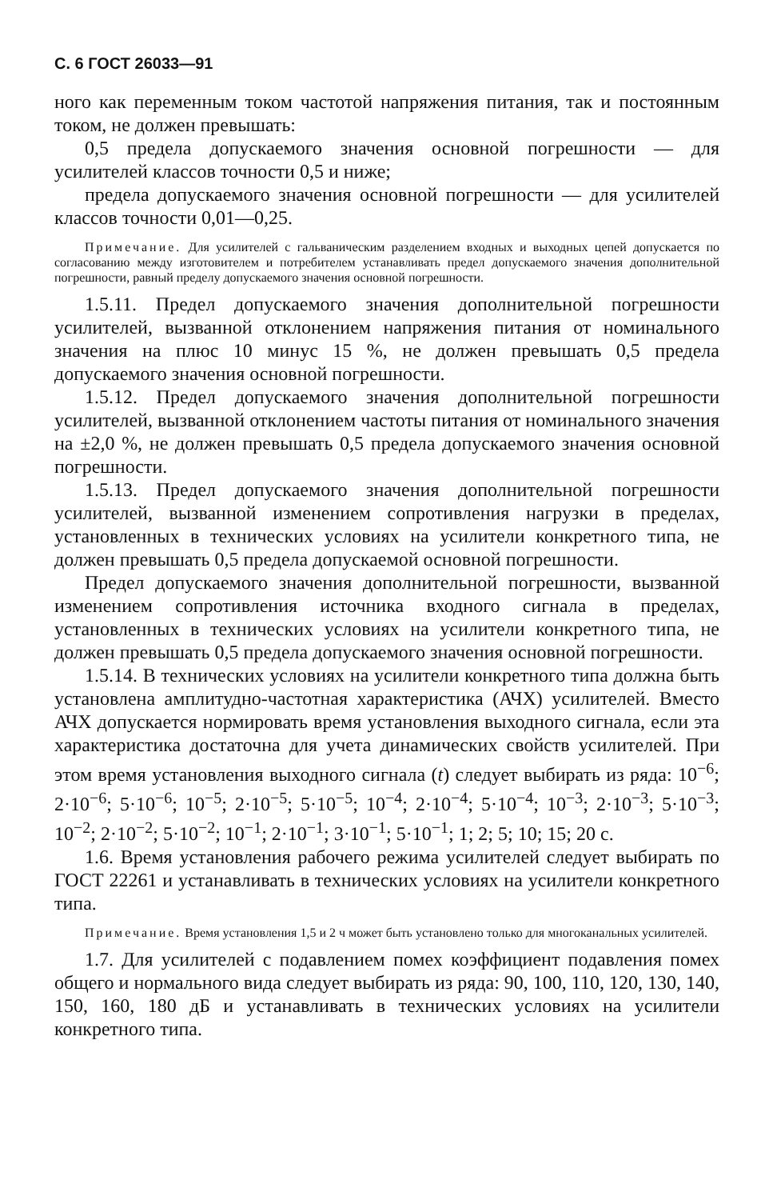С. 6 ГОСТ 26033—91
ного как переменным током частотой напряжения питания, так и постоянным током, не должен превышать:
0,5 предела допускаемого значения основной погрешности — для усилителей классов точности 0,5 и ниже;
предела допускаемого значения основной погрешности — для усилителей классов точности 0,01—0,25.
Примечание. Для усилителей с гальваническим разделением входных и выходных цепей допускается по согласованию между изготовителем и потребителем устанавливать предел допускаемого значения дополнительной погрешности, равный пределу допускаемого значения основной погрешности.
1.5.11. Предел допускаемого значения дополнительной погрешности усилителей, вызванной отклонением напряжения питания от номинального значения на плюс 10 минус 15 %, не должен превышать 0,5 предела допускаемого значения основной погрешности.
1.5.12. Предел допускаемого значения дополнительной погрешности усилителей, вызванной отклонением частоты питания от номинального значения на ±2,0 %, не должен превышать 0,5 предела допускаемого значения основной погрешности.
1.5.13. Предел допускаемого значения дополнительной погрешности усилителей, вызванной изменением сопротивления нагрузки в пределах, установленных в технических условиях на усилители конкретного типа, не должен превышать 0,5 предела допускаемой основной погрешности.
Предел допускаемого значения дополнительной погрешности, вызванной изменением сопротивления источника входного сигнала в пределах, установленных в технических условиях на усилители конкретного типа, не должен превышать 0,5 предела допускаемого значения основной погрешности.
1.5.14. В технических условиях на усилители конкретного типа должна быть установлена амплитудно-частотная характеристика (АЧХ) усилителей. Вместо АЧХ допускается нормировать время установления выходного сигнала, если эта характеристика достаточна для учета динамических свойств усилителей. При этом время установления выходного сигнала (t) следует выбирать из ряда: 10<sup>−6</sup>; 2·10<sup>−6</sup>; 5·10<sup>−6</sup>; 10<sup>−5</sup>; 2·10<sup>−5</sup>; 5·10<sup>−5</sup>; 10<sup>−4</sup>; 2·10<sup>−4</sup>; 5·10<sup>−4</sup>; 10<sup>−3</sup>; 2·10<sup>−3</sup>; 5·10<sup>−3</sup>; 10<sup>−2</sup>; 2·10<sup>−2</sup>; 5·10<sup>−2</sup>; 10<sup>−1</sup>; 2·10<sup>−1</sup>; 3·10<sup>−1</sup>; 5·10<sup>−1</sup>; 1; 2; 5; 10; 15; 20 с.
1.6. Время установления рабочего режима усилителей следует выбирать по ГОСТ 22261 и устанавливать в технических условиях на усилители конкретного типа.
Примечание. Время установления 1,5 и 2 ч может быть установлено только для многоканальных усилителей.
1.7. Для усилителей с подавлением помех коэффициент подавления помех общего и нормального вида следует выбирать из ряда: 90, 100, 110, 120, 130, 140, 150, 160, 180 дБ и устанавливать в технических условиях на усилители конкретного типа.